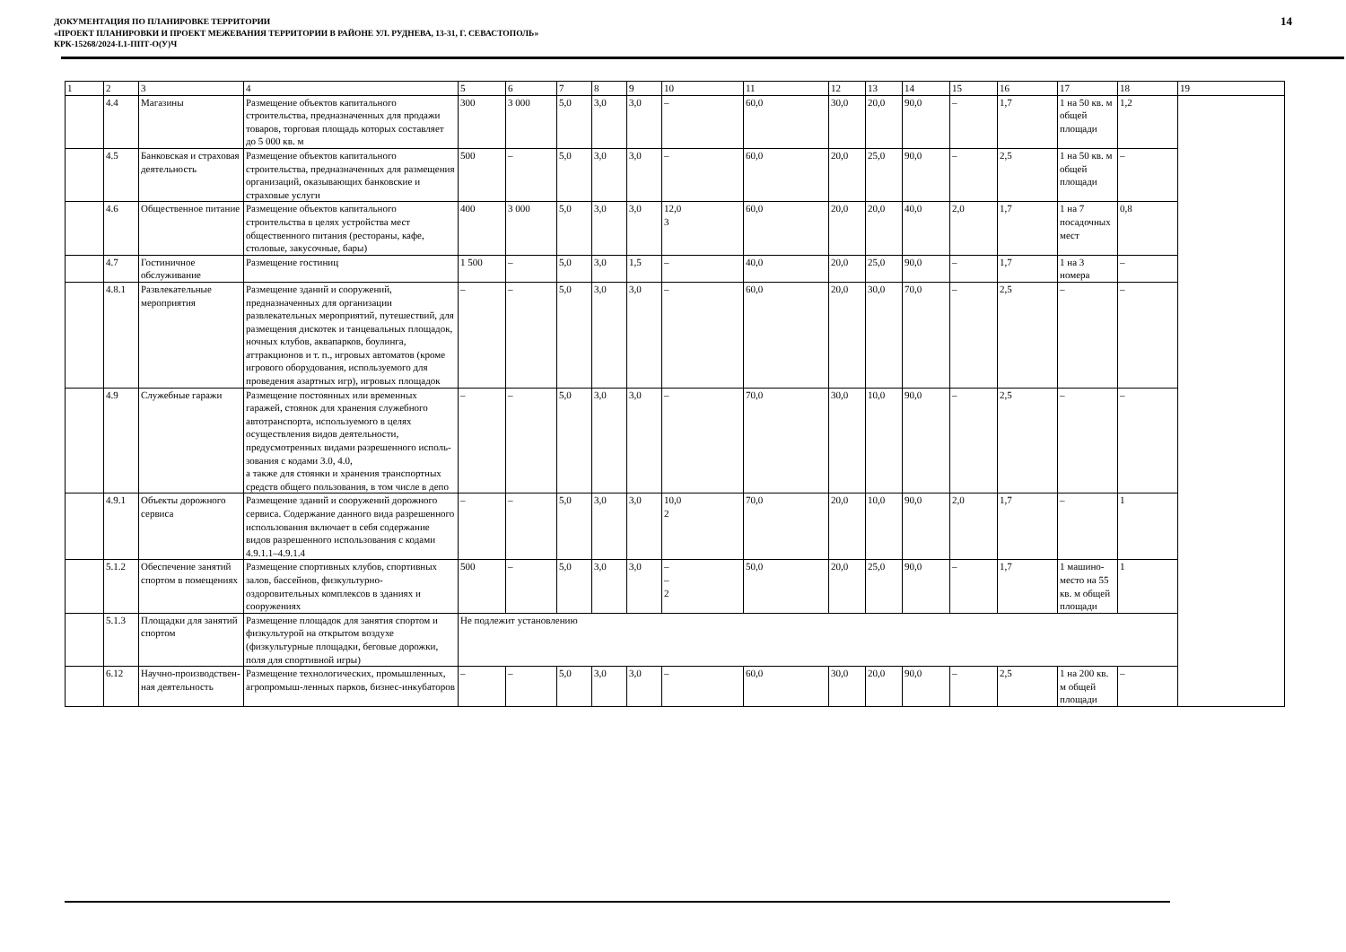ДОКУМЕНТАЦИЯ ПО ПЛАНИРОВКЕ ТЕРРИТОРИИ
«ПРОЕКТ ПЛАНИРОВКИ И ПРОЕКТ МЕЖЕВАНИЯ ТЕРРИТОРИИ В РАЙОНЕ УЛ. РУДНЕВА, 13-31, Г. СЕВАСТОПОЛЬ»
КРК-15268/2024-I.1-ППТ-О(У)Ч
14
| 1 | 2 | 3 | 4 | 5 | 6 | 7 | 8 | 9 | 10 | 11 | 12 | 13 | 14 | 15 | 16 | 17 | 18 | 19 |
| | 4.4 | Магазины | Размещение объектов капитального строительства, предназначенных для продажи товаров, торговая площадь которых составляет до 5 000 кв. м | 300 | 3 000 | 5,0 | 3,0 | 3,0 | – | 60,0 | 30,0 | 20,0 | 90,0 | – | 1,7 | 1 на 50 кв. м общей площади | 1,2 | |
| | 4.5 | Банковская и страховая деятельность | Размещение объектов капитального строительства, предназначенных для размещения организаций, оказывающих банковские и страховые услуги | 500 | – | 5,0 | 3,0 | 3,0 | – | 60,0 | 20,0 | 25,0 | 90,0 | – | 2,5 | 1 на 50 кв. м общей площади | – | |
| | 4.6 | Общественное питание | Размещение объектов капитального строительства в целях устройства мест общественного питания (рестораны, кафе, столовые, закусочные, бары) | 400 | 3 000 | 5,0 | 3,0 | 3,0 | 12,0 3 | 60,0 | 20,0 | 20,0 | 40,0 | 2,0 | 1,7 | 1 на 7 посадочных мест | 0,8 | |
| | 4.7 | Гостиничное обслуживание | Размещение гостиниц | 1 500 | – | 5,0 | 3,0 | 1,5 | – | 40,0 | 20,0 | 25,0 | 90,0 | – | 1,7 | 1 на 3 номера | – | |
| | 4.8.1 | Развлекательные мероприятия | Размещение зданий и сооружений, предназначенных для организации развлекательных мероприятий, путешествий, для размещения дискотек и танцевальных площадок, ночных клубов, аквапарков, боулинга, аттракционов и т. п., игровых автоматов (кроме игрового оборудования, используемого для проведения азартных игр), игровых площадок | – | – | 5,0 | 3,0 | 3,0 | – | 60,0 | 20,0 | 30,0 | 70,0 | – | 2,5 | – | – | |
| | 4.9 | Служебные гаражи | Размещение постоянных или временных гаражей, стоянок для хранения служебного автотранспорта, используемого в целях осуществления видов деятельности, предусмотренных видами разрешенного исполь-зования с кодами 3.0, 4.0, а также для стоянки и хранения транспортных средств общего пользования, в том числе в депо | – | – | 5,0 | 3,0 | 3,0 | – | 70,0 | 30,0 | 10,0 | 90,0 | – | 2,5 | – | – | |
| | 4.9.1 | Объекты дорожного сервиса | Размещение зданий и сооружений дорожного сервиса. Содержание данного вида разрешенного использования включает в себя содержание видов разрешенного использования с кодами 4.9.1.1–4.9.1.4 | – | – | 5,0 | 3,0 | 3,0 | 10,0 2 | 70,0 | 20,0 | 10,0 | 90,0 | 2,0 | 1,7 | – | 1 | |
| | 5.1.2 | Обеспечение занятий спортом в помещениях | Размещение спортивных клубов, спортивных залов, бассейнов, физкультурно-оздоровительных комплексов в зданиях и сооружениях | 500 | – | 5,0 | 3,0 | 3,0 | – – 2 | 50,0 | 20,0 | 25,0 | 90,0 | – | 1,7 | 1 машино-место на 55 кв. м общей площади | 1 | |
| | 5.1.3 | Площадки для занятий спортом | Размещение площадок для занятия спортом и физкультурой на открытом воздухе (физкультурные площадки, беговые дорожки, поля для спортивной игры) | Не подлежит установлению | | | | | | | | | | | | | | |
| | 6.12 | Научно-производствен-ная деятельность | Размещение технологических, промышленных, агропромыш-ленных парков, бизнес-инкубаторов | – | – | 5,0 | 3,0 | 3,0 | – | 60,0 | 30,0 | 20,0 | 90,0 | – | 2,5 | 1 на 200 кв. м общей площади | – | |